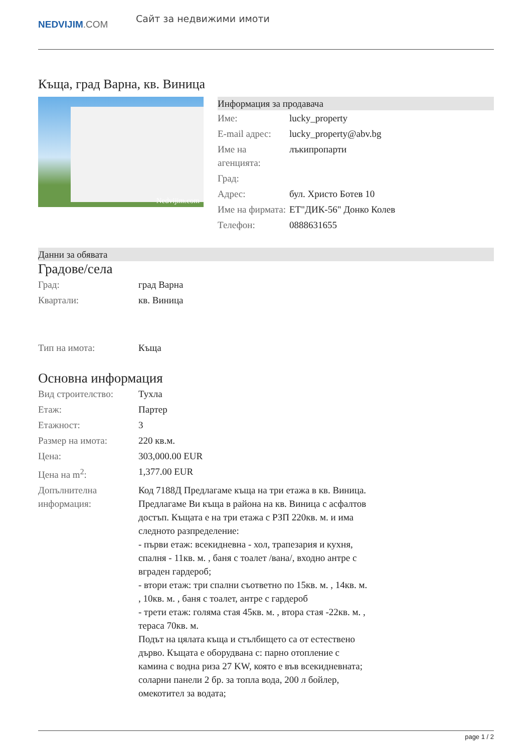NEDVIJIM.COM
Сайт за недвижими имоти
Къща, град Варна, кв. Виница
Nedvijim.com
Информация за продавача
| Име: | lucky_property |
| E-mail адрес: | lucky_property@abv.bg |
| Име на агенцията: | лъкипропарти |
| Град: | |
| Адрес: | бул. Христо Ботев 10 |
| Име на фирмата: | ЕТ"ДИК-56" Донко Колев |
| Телефон: | 0888631655 |
Данни за обявата
Градове/села
| Град: | град Варна |
| Квартали: | кв. Виница |
| Тип на имота: | Къща |
Основна информация
| Вид строителство: | Тухла |
| Етаж: | Партер |
| Етажност: | 3 |
| Размер на имота: | 220 кв.м. |
| Цена: | 303,000.00 EUR |
| Цена на m<sup>2</sup>: | 1,377.00 EUR |
| Допълнителна информация: | Код 7188Д Предлагаме къща на три етажа в кв. Виница. Предлагаме Ви къща в района на кв. Виница с асфалтов достъп. Къщата е на три етажа с РЗП 220кв. м. и има следното разпределение: - първи етаж: всекидневна - хол, трапезария и кухня, спалня - 11кв. м. , баня с тоалет /вана/, входно антре с вграден гардероб; - втори етаж: три спални съответно по 15кв. м. , 14кв. м. , 10кв. м. , баня с тоалет, антре с гардероб - трети етаж: голяма стая 45кв. м. , втора стая -22кв. м. , тераса 70кв. м. Подът на цялата къща и стълбището са от естествено дърво. Къщата е оборудвана с: парно отопление с камина с водна риза 27 KW, която е във всекидневната; соларни панели 2 бр. за топла вода, 200 л бойлер, омекотител за водата; |
page 1 / 2